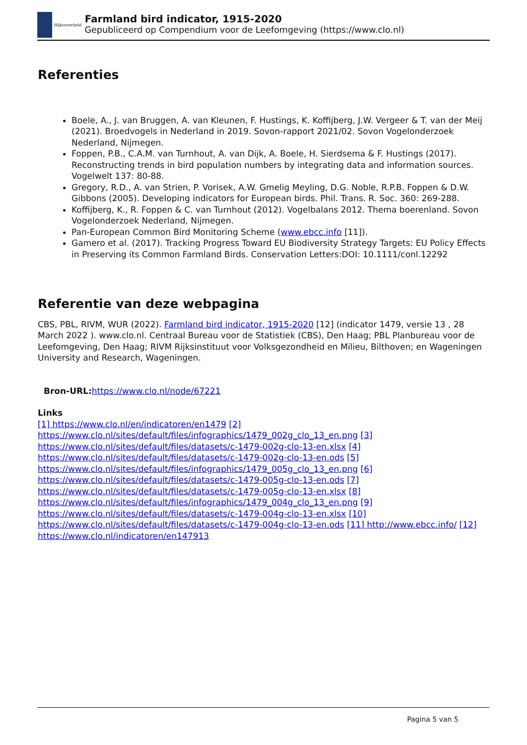Rijksoverheid
Farmland bird indicator, 1915-2020
Gepubliceerd op Compendium voor de Leefomgeving (https://www.clo.nl)
Referenties
Boele, A., J. van Bruggen, A. van Kleunen, F. Hustings, K. Koffijberg, J.W. Vergeer & T. van der Meij (2021). Broedvogels in Nederland in 2019. Sovon-rapport 2021/02. Sovon Vogelonderzoek Nederland, Nijmegen.
Foppen, P.B., C.A.M. van Turnhout, A. van Dijk, A. Boele, H. Sierdsema & F. Hustings (2017). Reconstructing trends in bird population numbers by integrating data and information sources. Vogelwelt 137: 80-88.
Gregory, R.D., A. van Strien, P. Vorisek, A.W. Gmelig Meyling, D.G. Noble, R.P.B. Foppen & D.W. Gibbons (2005). Developing indicators for European birds. Phil. Trans. R. Soc. 360: 269-288.
Koffijberg, K., R. Foppen & C. van Turnhout (2012). Vogelbalans 2012. Thema boerenland. Sovon Vogelonderzoek Nederland, Nijmegen.
Pan-European Common Bird Monitoring Scheme (www.ebcc.info [11]).
Gamero et al. (2017). Tracking Progress Toward EU Biodiversity Strategy Targets: EU Policy Effects in Preserving its Common Farmland Birds. Conservation Letters:DOI: 10.1111/conl.12292
Referentie van deze webpagina
CBS, PBL, RIVM, WUR (2022). Farmland bird indicator, 1915-2020 [12] (indicator 1479, versie 13 , 28 March 2022 ). www.clo.nl. Centraal Bureau voor de Statistiek (CBS), Den Haag; PBL Planbureau voor de Leefomgeving, Den Haag; RIVM Rijksinstituut voor Volksgezondheid en Milieu, Bilthoven; en Wageningen University and Research, Wageningen.
Bron-URL: https://www.clo.nl/node/67221
Links
[1] https://www.clo.nl/en/indicatoren/en1479 [2] https://www.clo.nl/sites/default/files/infographics/1479_002g_clo_13_en.png [3] https://www.clo.nl/sites/default/files/datasets/c-1479-002g-clo-13-en.xlsx [4] https://www.clo.nl/sites/default/files/datasets/c-1479-002g-clo-13-en.ods [5] https://www.clo.nl/sites/default/files/infographics/1479_005g_clo_13_en.png [6] https://www.clo.nl/sites/default/files/datasets/c-1479-005g-clo-13-en.ods [7] https://www.clo.nl/sites/default/files/datasets/c-1479-005g-clo-13-en.xlsx [8] https://www.clo.nl/sites/default/files/infographics/1479_004g_clo_13_en.png [9] https://www.clo.nl/sites/default/files/datasets/c-1479-004g-clo-13-en.xlsx [10] https://www.clo.nl/sites/default/files/datasets/c-1479-004g-clo-13-en.ods [11] http://www.ebcc.info/ [12] https://www.clo.nl/indicatoren/en147913
Pagina 5 van 5